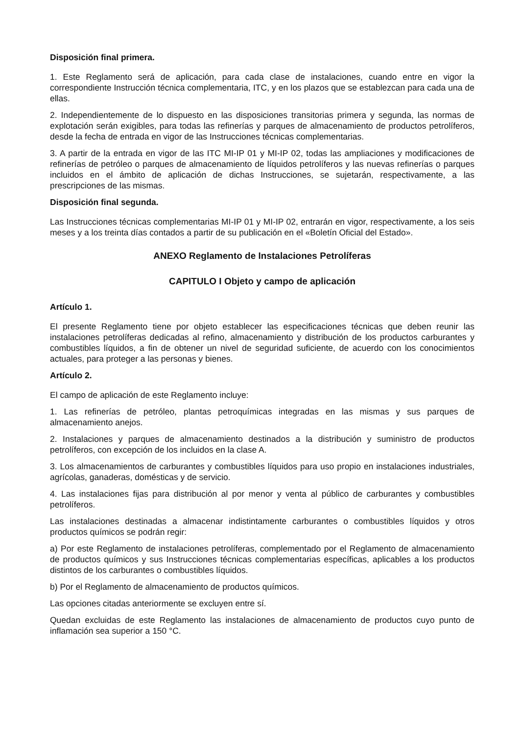Disposición final primera.
1. Este Reglamento será de aplicación, para cada clase de instalaciones, cuando entre en vigor la correspondiente Instrucción técnica complementaria, ITC, y en los plazos que se establezcan para cada una de ellas.
2. Independientemente de lo dispuesto en las disposiciones transitorias primera y segunda, las normas de explotación serán exigibles, para todas las refinerías y parques de almacenamiento de productos petrolíferos, desde la fecha de entrada en vigor de las Instrucciones técnicas complementarias.
3. A partir de la entrada en vigor de las ITC MI-IP 01 y MI-IP 02, todas las ampliaciones y modificaciones de refinerías de petróleo o parques de almacenamiento de líquidos petrolíferos y las nuevas refinerías o parques incluidos en el ámbito de aplicación de dichas Instrucciones, se sujetarán, respectivamente, a las prescripciones de las mismas.
Disposición final segunda.
Las Instrucciones técnicas complementarias MI-IP 01 y MI-IP 02, entrarán en vigor, respectivamente, a los seis meses y a los treinta días contados a partir de su publicación en el «Boletín Oficial del Estado».
ANEXO Reglamento de Instalaciones Petrolíferas
CAPITULO I Objeto y campo de aplicación
Artículo 1.
El presente Reglamento tiene por objeto establecer las especificaciones técnicas que deben reunir las instalaciones petrolíferas dedicadas al refino, almacenamiento y distribución de los productos carburantes y combustibles líquidos, a fin de obtener un nivel de seguridad suficiente, de acuerdo con los conocimientos actuales, para proteger a las personas y bienes.
Artículo 2.
El campo de aplicación de este Reglamento incluye:
1. Las refinerías de petróleo, plantas petroquímicas integradas en las mismas y sus parques de almacenamiento anejos.
2. Instalaciones y parques de almacenamiento destinados a la distribución y suministro de productos petrolíferos, con excepción de los incluidos en la clase A.
3. Los almacenamientos de carburantes y combustibles líquidos para uso propio en instalaciones industriales, agrícolas, ganaderas, domésticas y de servicio.
4. Las instalaciones fijas para distribución al por menor y venta al público de carburantes y combustibles petrolíferos.
Las instalaciones destinadas a almacenar indistintamente carburantes o combustibles líquidos y otros productos químicos se podrán regir:
a) Por este Reglamento de instalaciones petrolíferas, complementado por el Reglamento de almacenamiento de productos químicos y sus Instrucciones técnicas complementarias específicas, aplicables a los productos distintos de los carburantes o combustibles líquidos.
b) Por el Reglamento de almacenamiento de productos químicos.
Las opciones citadas anteriormente se excluyen entre sí.
Quedan excluidas de este Reglamento las instalaciones de almacenamiento de productos cuyo punto de inflamación sea superior a 150 °C.